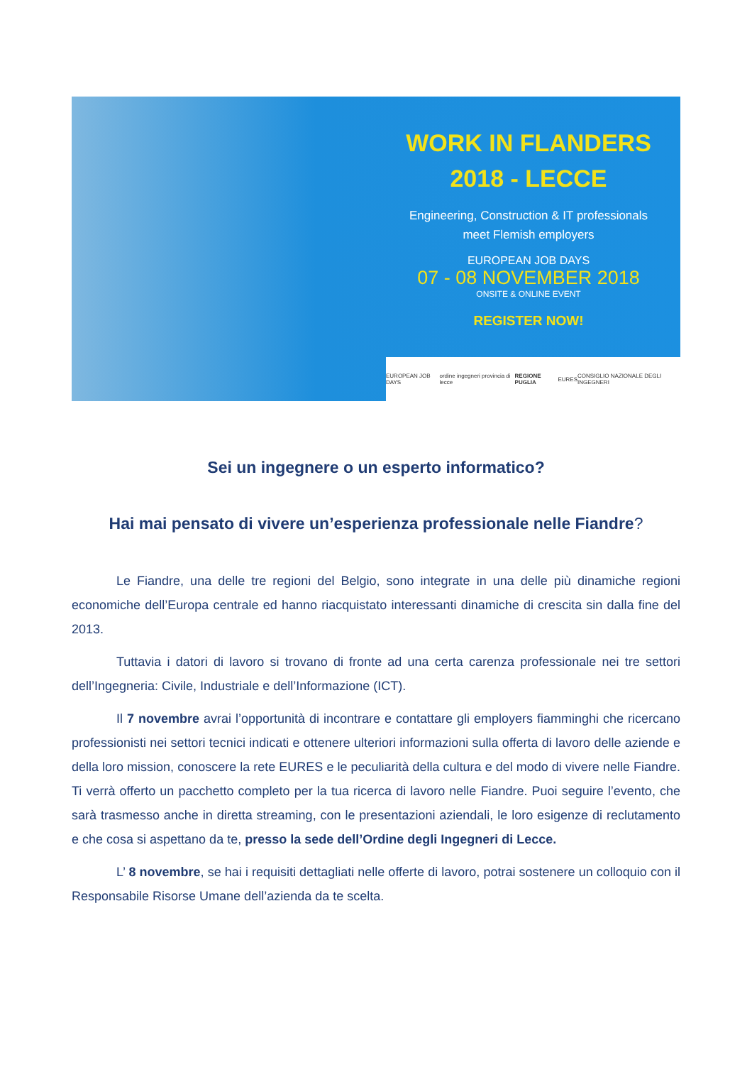WORK IN FLANDERS
2018 - LECCE
Engineering, Construction & IT professionals
meet Flemish employers
EUROPEAN JOB DAYS
07 - 08 NOVEMBER 2018
ONSITE & ONLINE EVENT
REGISTER NOW!
EUROPEAN JOB DAYS ordine ingegneri provincia di lecce REGIONE PUGLIA EURES CONSIGLIO NAZIONALE DEGLI INGEGNERI
Sei un ingegnere o un esperto informatico?
Hai mai pensato di vivere un’esperienza professionale nelle Fiandre?
Le Fiandre, una delle tre regioni del Belgio, sono integrate in una delle più dinamiche regioni economiche dell’Europa centrale ed hanno riacquistato interessanti dinamiche di crescita sin dalla fine del 2013.
Tuttavia i datori di lavoro si trovano di fronte ad una certa carenza professionale nei tre settori dell’Ingegneria: Civile, Industriale e dell’Informazione (ICT).
Il 7 novembre avrai l’opportunità di incontrare e contattare gli employers fiamminghi che ricercano professionisti nei settori tecnici indicati e ottenere ulteriori informazioni sulla offerta di lavoro delle aziende e della loro mission, conoscere la rete EURES e le peculiarità della cultura e del modo di vivere nelle Fiandre. Ti verrà offerto un pacchetto completo per la tua ricerca di lavoro nelle Fiandre. Puoi seguire l’evento, che sarà trasmesso anche in diretta streaming, con le presentazioni aziendali, le loro esigenze di reclutamento e che cosa si aspettano da te, presso la sede dell’Ordine degli Ingegneri di Lecce.
L’ 8 novembre, se hai i requisiti dettagliati nelle offerte di lavoro, potrai sostenere un colloquio con il Responsabile Risorse Umane dell’azienda da te scelta.